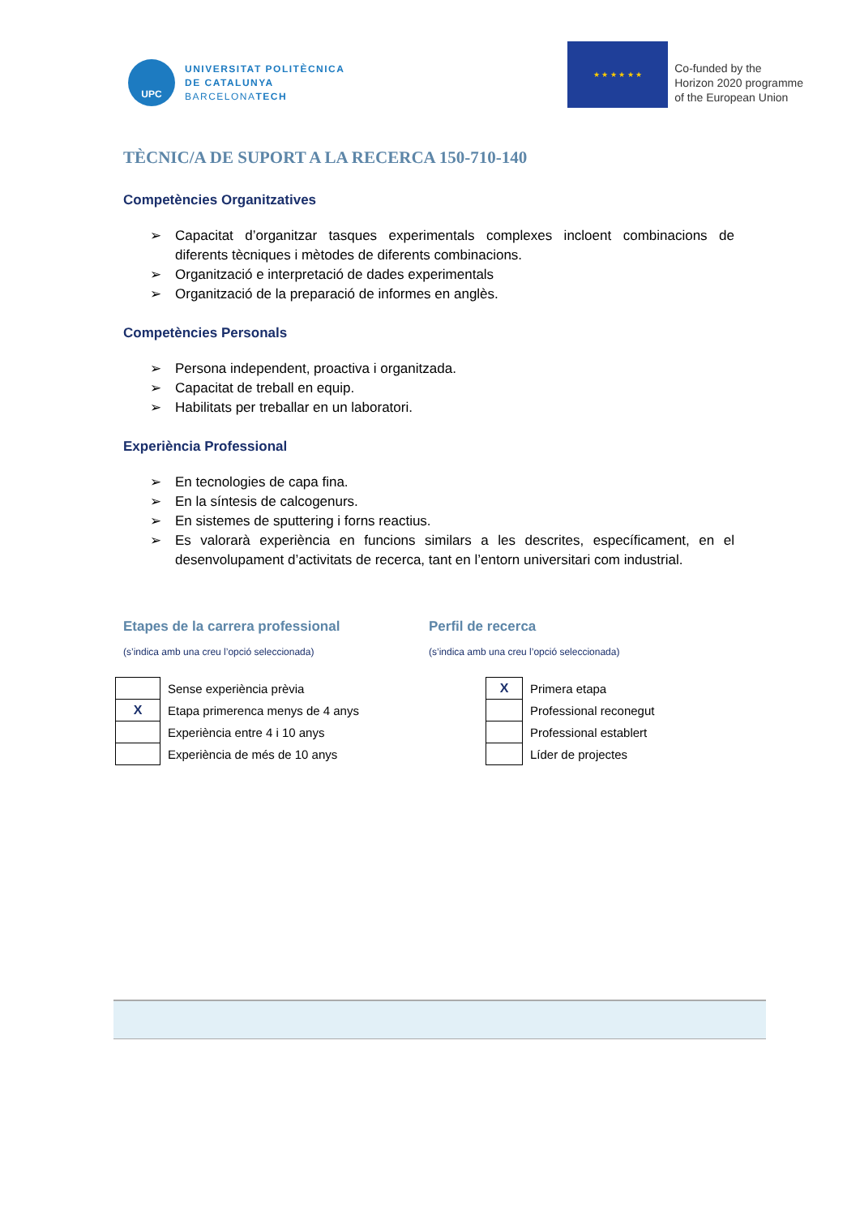UPC
UNIVERSITAT POLITÈCNICA
DE CATALUNYA
BARCELONATECH
★ ★ ★ ★ ★ ★
Co-funded by the
Horizon 2020 programme
of the European Union
TÈCNIC/A DE SUPORT A LA RECERCA 150-710-140
Competències Organitzatives
➢ Capacitat d’organitzar tasques experimentals complexes incloent combinacions de diferents tècniques i mètodes de diferents combinacions.
➢ Organització e interpretació de dades experimentals
➢ Organització de la preparació de informes en anglès.
Competències Personals
➢ Persona independent, proactiva i organitzada.
➢ Capacitat de treball en equip.
➢ Habilitats per treballar en un laboratori.
Experiència Professional
➢ En tecnologies de capa fina.
➢ En la síntesis de calcogenurs.
➢ En sistemes de sputtering i forns reactius.
➢ Es valorarà experiència en funcions similars a les descrites, específicament, en el desenvolupament d’activitats de recerca, tant en l’entorn universitari com industrial.
Etapes de la carrera professional
(s’indica amb una creu l’opció seleccionada)
| | Sense experiència prèvia |
| X | Etapa primerenca menys de 4 anys |
| | Experiència entre 4 i 10 anys |
| | Experiència de més de 10 anys |
Perfil de recerca
(s’indica amb una creu l’opció seleccionada)
| X | Primera etapa |
| | Professional reconegut |
| | Professional establert |
| | Líder de projectes |